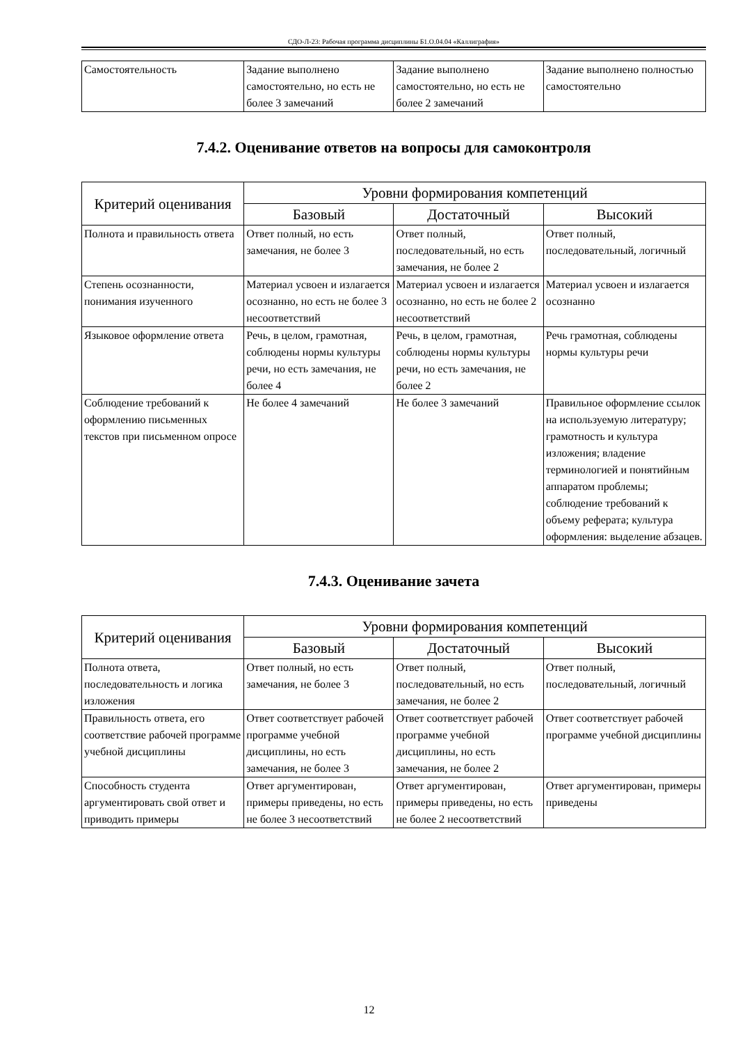СДО-Л-23: Рабочая программа дисциплины Б1.О.04.04 «Каллиграфия»
| Самостоятельность | Задание выполнено самостоятельно, но есть не более 3 замечаний | Задание выполнено самостоятельно, но есть не более 2 замечаний | Задание выполнено полностью самостоятельно |
7.4.2. Оценивание ответов на вопросы для самоконтроля
| Критерий оценивания | Уровни формирования компетенций | | |
| --- | --- | --- | --- |
| | Базовый | Достаточный | Высокий |
| Полнота и правильность ответа | Ответ полный, но есть замечания, не более 3 | Ответ полный, последовательный, но есть замечания, не более 2 | Ответ полный, последовательный, логичный |
| Степень осознанности, понимания изученного | Материал усвоен и излагается осознанно, но есть не более 3 несоответствий | Материал усвоен и излагается осознанно, но есть не более 2 несоответствий | Материал усвоен и излагается осознанно |
| Языковое оформление ответа | Речь, в целом, грамотная, соблюдены нормы культуры речи, но есть замечания, не более 4 | Речь, в целом, грамотная, соблюдены нормы культуры речи, но есть замечания, не более 2 | Речь грамотная, соблюдены нормы культуры речи |
| Соблюдение требований к оформлению письменных текстов при письменном опросе | Не более 4 замечаний | Не более 3 замечаний | Правильное оформление ссылок на используемую литературу; грамотность и культура изложения; владение терминологией и понятийным аппаратом проблемы; соблюдение требований к объему реферата; культура оформления: выделение абзацев. |
7.4.3. Оценивание зачета
| Критерий оценивания | Уровни формирования компетенций | | |
| --- | --- | --- | --- |
| | Базовый | Достаточный | Высокий |
| Полнота ответа, последовательность и логика изложения | Ответ полный, но есть замечания, не более 3 | Ответ полный, последовательный, но есть замечания, не более 2 | Ответ полный, последовательный, логичный |
| Правильность ответа, его соответствие рабочей программе учебной дисциплины | Ответ соответствует рабочей программе учебной дисциплины, но есть замечания, не более 3 | Ответ соответствует рабочей программе учебной дисциплины, но есть замечания, не более 2 | Ответ соответствует рабочей программе учебной дисциплины |
| Способность студента аргументировать свой ответ и приводить примеры | Ответ аргументирован, примеры приведены, но есть не более 3 несоответствий | Ответ аргументирован, примеры приведены, но есть не более 2 несоответствий | Ответ аргументирован, примеры приведены |
12